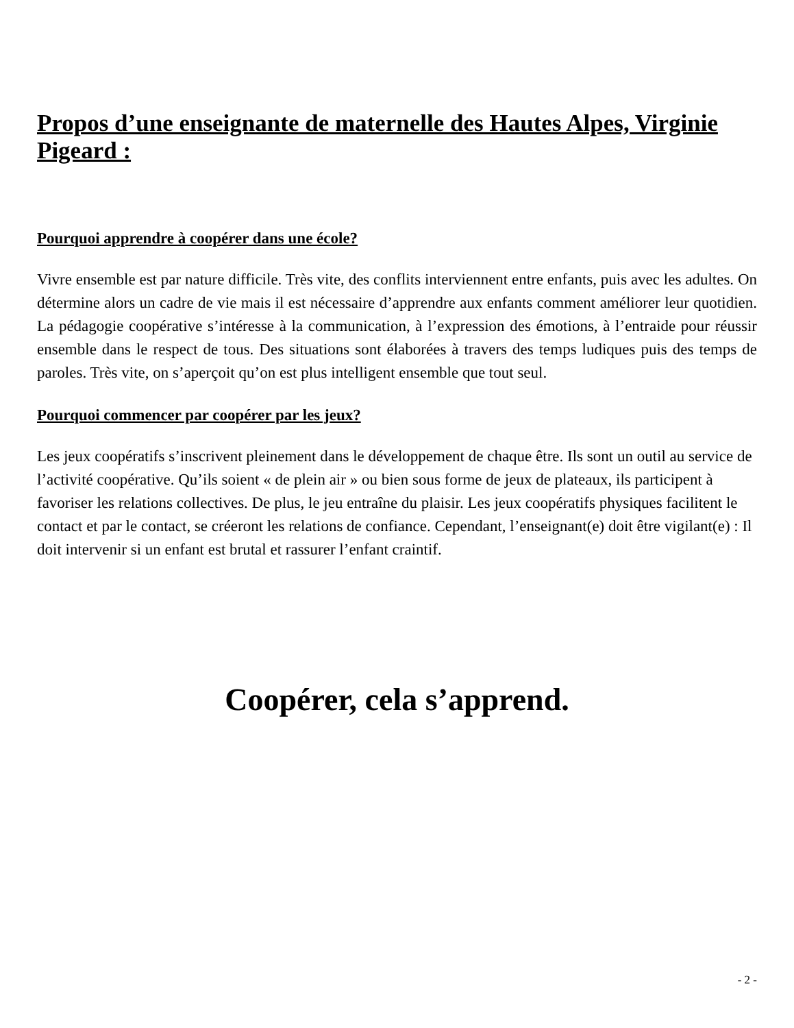Propos d’une enseignante de maternelle des Hautes Alpes, Virginie Pigeard :
Pourquoi apprendre à coopérer dans une école?
Vivre ensemble est par nature difficile. Très vite, des conflits interviennent entre enfants, puis avec les adultes. On détermine alors un cadre de vie mais il est nécessaire d’apprendre aux enfants comment améliorer leur quotidien. La pédagogie coopérative s’intéresse à la communication, à l’expression des émotions, à l’entraide pour réussir ensemble dans le respect de tous. Des situations sont élaborées à travers des temps ludiques puis des temps de paroles. Très vite, on s’aperçoit qu’on est plus intelligent ensemble que tout seul.
Pourquoi commencer par coopérer par les jeux?
Les jeux coopératifs s’inscrivent pleinement dans le développement de chaque être. Ils sont un outil au service de l’activité coopérative. Qu’ils soient « de plein air » ou bien sous forme de jeux de plateaux, ils participent à favoriser les relations collectives. De plus, le jeu entraîne du plaisir. Les jeux coopératifs physiques facilitent le contact et par le contact, se créeront les relations de confiance. Cependant, l’enseignant(e) doit être vigilant(e) : Il doit intervenir si un enfant est brutal et rassurer l’enfant craintif.
Coopérer, cela s’apprend.
- 2 -